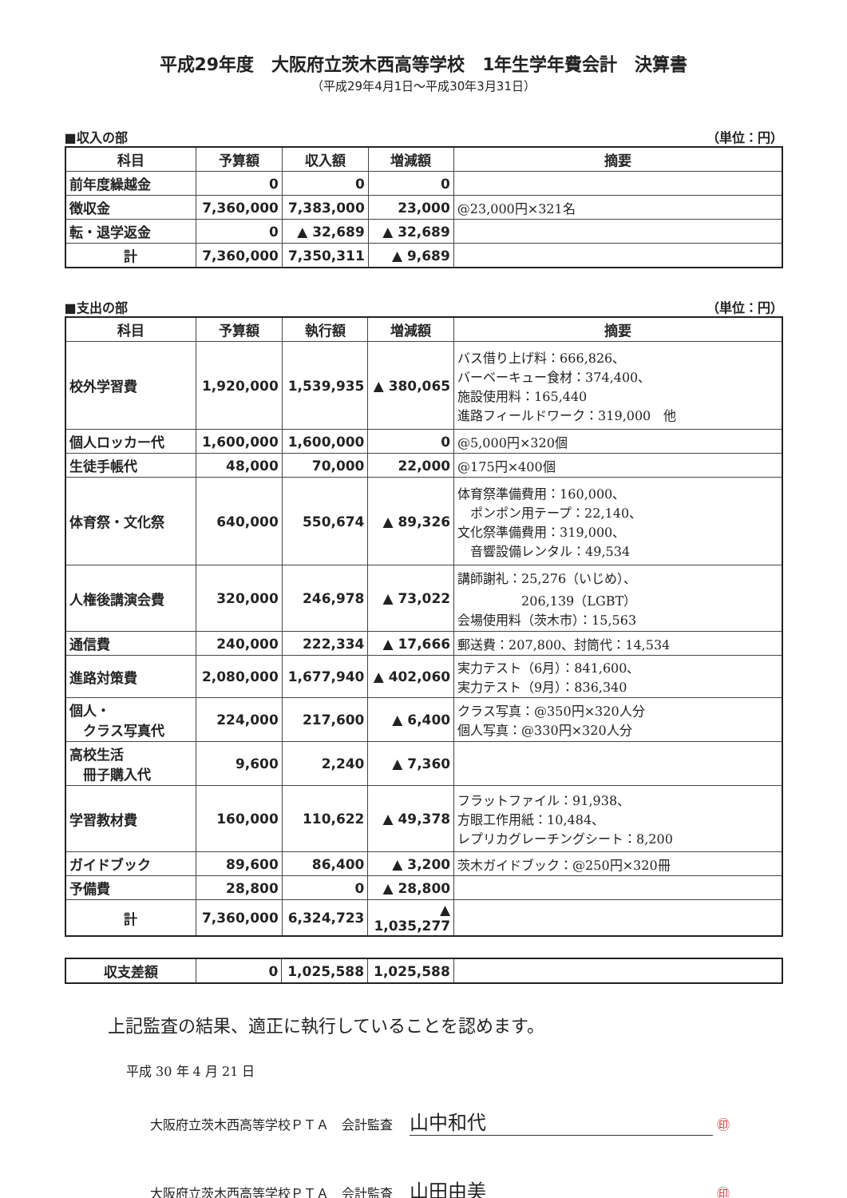平成29年度　大阪府立茨木西高等学校　1年生学年費会計　決算書
（平成29年4月1日～平成30年3月31日）
■収入の部 （単位：円）
| 科目 | 予算額 | 収入額 | 増減額 | 摘要 |
| --- | --- | --- | --- | --- |
| 前年度繰越金 | 0 | 0 | 0 | |
| 徴収金 | 7,360,000 | 7,383,000 | 23,000 | @23,000円×321名 |
| 転・退学返金 | 0 | ▲ 32,689 | ▲ 32,689 | |
| 計 | 7,360,000 | 7,350,311 | ▲ 9,689 | |
■支出の部 （単位：円）
| 科目 | 予算額 | 執行額 | 増減額 | 摘要 |
| --- | --- | --- | --- | --- |
| 校外学習費 | 1,920,000 | 1,539,935 | ▲ 380,065 | バス借り上げ料：666,826、 バーベーキュー食材：374,400、 施設使用料：165,440 進路フィールドワーク：319,000 他 |
| 個人ロッカー代 | 1,600,000 | 1,600,000 | 0 | @5,000円×320個 |
| 生徒手帳代 | 48,000 | 70,000 | 22,000 | @175円×400個 |
| 体育祭・文化祭 | 640,000 | 550,674 | ▲ 89,326 | 体育祭準備費用：160,000、 ポンポン用テープ：22,140、 文化祭準備費用：319,000、 音響設備レンタル：49,534 |
| 人権後講演会費 | 320,000 | 246,978 | ▲ 73,022 | 講師謝礼：25,276（いじめ）、 206,139（LGBT） 会場使用料（茨木市）：15,563 |
| 通信費 | 240,000 | 222,334 | ▲ 17,666 | 郵送費：207,800、封筒代：14,534 |
| 進路対策費 | 2,080,000 | 1,677,940 | ▲ 402,060 | 実力テスト（6月）：841,600、 実力テスト（9月）：836,340 |
| 個人・ クラス写真代 | 224,000 | 217,600 | ▲ 6,400 | クラス写真：@350円×320人分 個人写真：@330円×320人分 |
| 高校生活 冊子購入代 | 9,600 | 2,240 | ▲ 7,360 | |
| 学習教材費 | 160,000 | 110,622 | ▲ 49,378 | フラットファイル：91,938、 方眼工作用紙：10,484、 レプリカグレーチングシート：8,200 |
| ガイドブック | 89,600 | 86,400 | ▲ 3,200 | 茨木ガイドブック：@250円×320冊 |
| 予備費 | 28,800 | 0 | ▲ 28,800 | |
| 計 | 7,360,000 | 6,324,723 | ▲ 1,035,277 | |
| 収支差額 | 0 | 1,025,588 | 1,025,588 | |
上記監査の結果、適正に執行していることを認めます。
平成 30 年 4 月 21 日
大阪府立茨木西高等学校ＰＴＡ　会計監査 山中和代 ㊞
大阪府立茨木西高等学校ＰＴＡ　会計監査 山田由美 ㊞